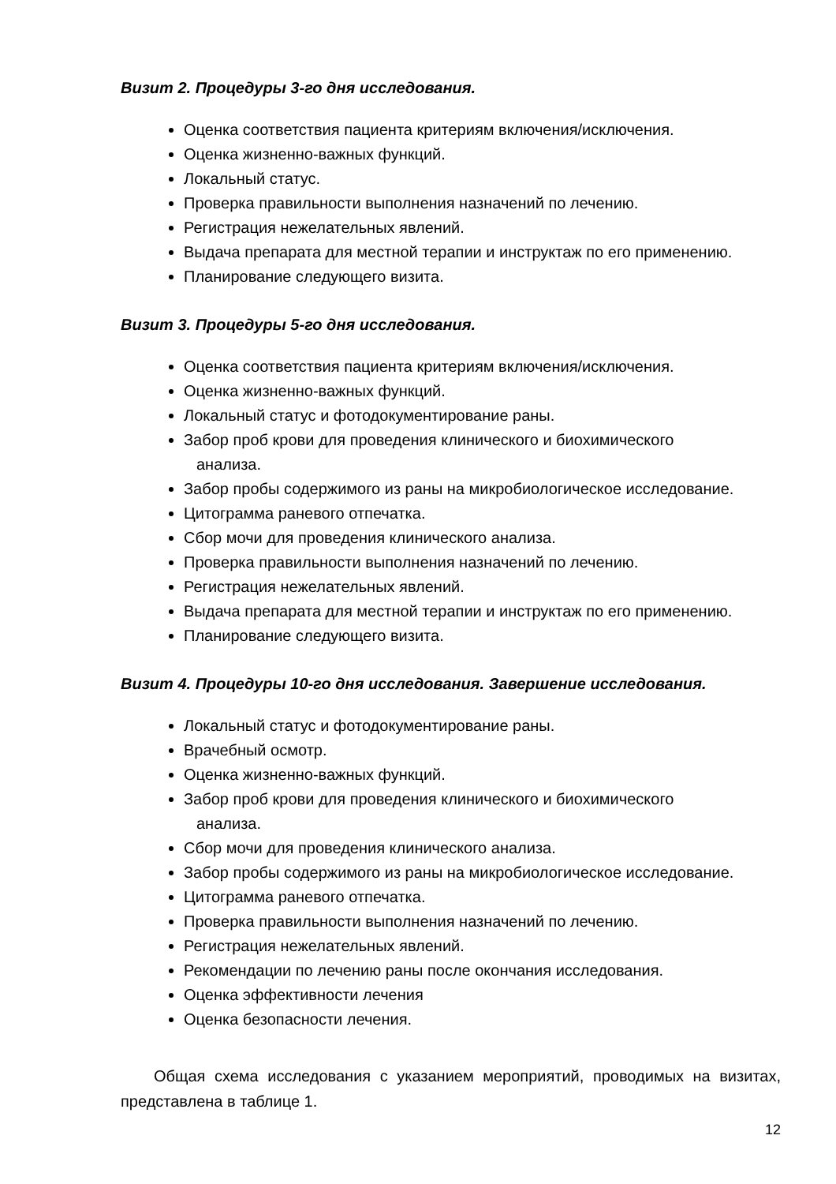Визит 2. Процедуры 3-го дня исследования.
Оценка соответствия пациента критериям включения/исключения.
Оценка жизненно-важных функций.
Локальный статус.
Проверка правильности выполнения назначений по лечению.
Регистрация нежелательных явлений.
Выдача препарата для местной терапии и инструктаж по его применению.
Планирование следующего визита.
Визит 3. Процедуры 5-го дня исследования.
Оценка соответствия пациента критериям включения/исключения.
Оценка жизненно-важных функций.
Локальный статус и фотодокументирование раны.
Забор проб крови для проведения клинического и биохимического
анализа.
Забор пробы содержимого из раны на микробиологическое исследование.
Цитограмма раневого отпечатка.
Сбор мочи для проведения клинического анализа.
Проверка правильности выполнения назначений по лечению.
Регистрация нежелательных явлений.
Выдача препарата для местной терапии и инструктаж по его применению.
Планирование следующего визита.
Визит 4. Процедуры 10-го дня исследования. Завершение исследования.
Локальный статус и фотодокументирование раны.
Врачебный осмотр.
Оценка жизненно-важных функций.
Забор проб крови для проведения клинического и биохимического
анализа.
Сбор мочи для проведения клинического анализа.
Забор пробы содержимого из раны на микробиологическое исследование.
Цитограмма раневого отпечатка.
Проверка правильности выполнения назначений по лечению.
Регистрация нежелательных явлений.
Рекомендации по лечению раны после окончания исследования.
Оценка эффективности лечения
Оценка безопасности лечения.
Общая схема исследования с указанием мероприятий, проводимых на визитах, представлена в таблице 1.
12